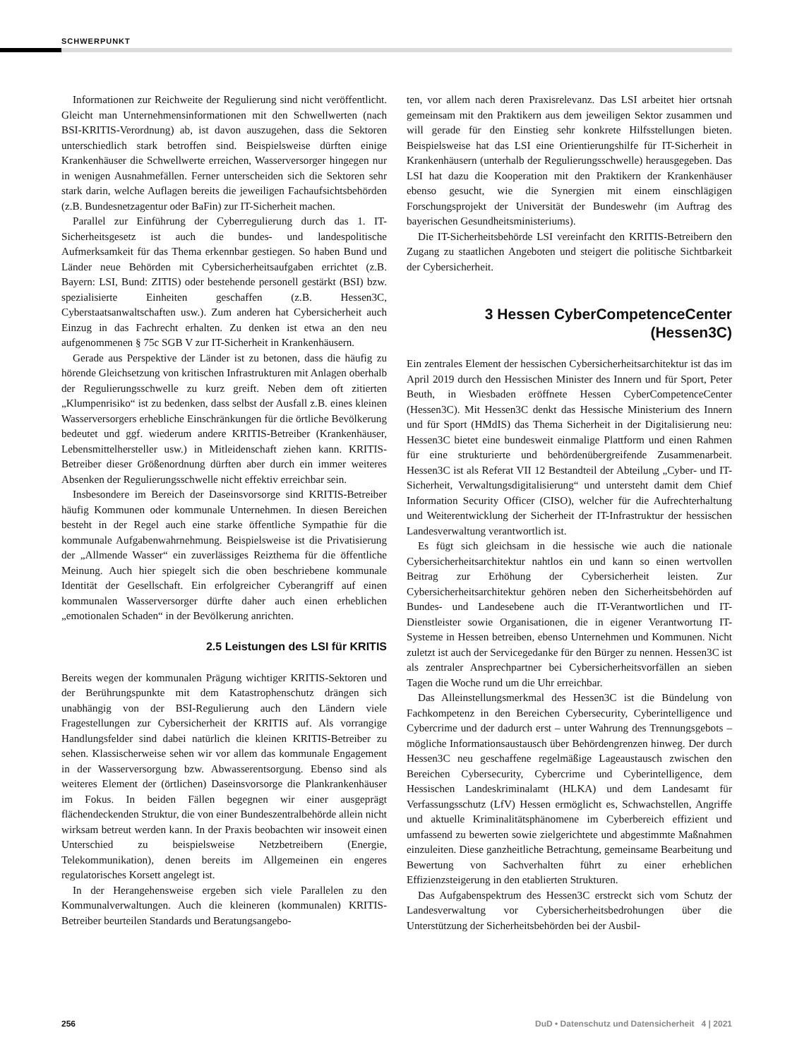SCHWERPUNKT
Informationen zur Reichweite der Regulierung sind nicht veröffentlicht. Gleicht man Unternehmensinformationen mit den Schwellwerten (nach BSI-KRITIS-Verordnung) ab, ist davon auszugehen, dass die Sektoren unterschiedlich stark betroffen sind. Beispielsweise dürften einige Krankenhäuser die Schwellwerte erreichen, Wasserversorger hingegen nur in wenigen Ausnahmefällen. Ferner unterscheiden sich die Sektoren sehr stark darin, welche Auflagen bereits die jeweiligen Fachaufsichtsbehörden (z.B. Bundesnetzagentur oder BaFin) zur IT-Sicherheit machen.
Parallel zur Einführung der Cyberregulierung durch das 1. IT-Sicherheitsgesetz ist auch die bundes- und landespolitische Aufmerksamkeit für das Thema erkennbar gestiegen. So haben Bund und Länder neue Behörden mit Cybersicherheitsaufgaben errichtet (z.B. Bayern: LSI, Bund: ZITIS) oder bestehende personell gestärkt (BSI) bzw. spezialisierte Einheiten geschaffen (z.B. Hessen3C, Cyberstaatsanwaltschaften usw.). Zum anderen hat Cybersicherheit auch Einzug in das Fachrecht erhalten. Zu denken ist etwa an den neu aufgenommenen § 75c SGB V zur IT-Sicherheit in Krankenhäusern.
Gerade aus Perspektive der Länder ist zu betonen, dass die häufig zu hörende Gleichsetzung von kritischen Infrastrukturen mit Anlagen oberhalb der Regulierungsschwelle zu kurz greift. Neben dem oft zitierten „Klumpenrisiko“ ist zu bedenken, dass selbst der Ausfall z.B. eines kleinen Wasserversorgers erhebliche Einschränkungen für die örtliche Bevölkerung bedeutet und ggf. wiederum andere KRITIS-Betreiber (Krankenhäuser, Lebensmittelhersteller usw.) in Mitleidenschaft ziehen kann. KRITIS-Betreiber dieser Größenordnung dürften aber durch ein immer weiteres Absenken der Regulierungsschwelle nicht effektiv erreichbar sein.
Insbesondere im Bereich der Daseinsvorsorge sind KRITIS-Betreiber häufig Kommunen oder kommunale Unternehmen. In diesen Bereichen besteht in der Regel auch eine starke öffentliche Sympathie für die kommunale Aufgabenwahrnehmung. Beispielsweise ist die Privatisierung der „Allmende Wasser“ ein zuverlässiges Reizthema für die öffentliche Meinung. Auch hier spiegelt sich die oben beschriebene kommunale Identität der Gesellschaft. Ein erfolgreicher Cyberangriff auf einen kommunalen Wasserversorger dürfte daher auch einen erheblichen „emotionalen Schaden“ in der Bevölkerung anrichten.
2.5 Leistungen des LSI für KRITIS
Bereits wegen der kommunalen Prägung wichtiger KRITIS-Sektoren und der Berührungspunkte mit dem Katastrophenschutz drängen sich unabhängig von der BSI-Regulierung auch den Ländern viele Fragestellungen zur Cybersicherheit der KRITIS auf. Als vorrangige Handlungsfelder sind dabei natürlich die kleinen KRITIS-Betreiber zu sehen. Klassischerweise sehen wir vor allem das kommunale Engagement in der Wasserversorgung bzw. Abwasserentsorgung. Ebenso sind als weiteres Element der (örtlichen) Daseinsvorsorge die Plankrankenhäuser im Fokus. In beiden Fällen begegnen wir einer ausgeprägt flächendeckenden Struktur, die von einer Bundeszentralbehörde allein nicht wirksam betreut werden kann. In der Praxis beobachten wir insoweit einen Unterschied zu beispielsweise Netzbetreibern (Energie, Telekommunikation), denen bereits im Allgemeinen ein engeres regulatorisches Korsett angelegt ist.
In der Herangehensweise ergeben sich viele Parallelen zu den Kommunalverwaltungen. Auch die kleineren (kommunalen) KRITIS-Betreiber beurteilen Standards und Beratungsangebo-
ten, vor allem nach deren Praxisrelevanz. Das LSI arbeitet hier ortsnah gemeinsam mit den Praktikern aus dem jeweiligen Sektor zusammen und will gerade für den Einstieg sehr konkrete Hilfsstellungen bieten. Beispielsweise hat das LSI eine Orientierungshilfe für IT-Sicherheit in Krankenhäusern (unterhalb der Regulierungsschwelle) herausgegeben. Das LSI hat dazu die Kooperation mit den Praktikern der Krankenhäuser ebenso gesucht, wie die Synergien mit einem einschlägigen Forschungsprojekt der Universität der Bundeswehr (im Auftrag des bayerischen Gesundheitsministeriums).
Die IT-Sicherheitsbehörde LSI vereinfacht den KRITIS-Betreibern den Zugang zu staatlichen Angeboten und steigert die politische Sichtbarkeit der Cybersicherheit.
3 Hessen CyberCompetenceCenter
(Hessen3C)
Ein zentrales Element der hessischen Cybersicherheitsarchitektur ist das im April 2019 durch den Hessischen Minister des Innern und für Sport, Peter Beuth, in Wiesbaden eröffnete Hessen CyberCompetenceCenter (Hessen3C). Mit Hessen3C denkt das Hessische Ministerium des Innern und für Sport (HMdIS) das Thema Sicherheit in der Digitalisierung neu: Hessen3C bietet eine bundesweit einmalige Plattform und einen Rahmen für eine strukturierte und behördenübergreifende Zusammenarbeit. Hessen3C ist als Referat VII 12 Bestandteil der Abteilung „Cyber- und IT-Sicherheit, Verwaltungsdigitalisierung“ und untersteht damit dem Chief Information Security Officer (CISO), welcher für die Aufrechterhaltung und Weiterentwicklung der Sicherheit der IT-Infrastruktur der hessischen Landesverwaltung verantwortlich ist.
Es fügt sich gleichsam in die hessische wie auch die nationale Cybersicherheitsarchitektur nahtlos ein und kann so einen wertvollen Beitrag zur Erhöhung der Cybersicherheit leisten. Zur Cybersicherheitsarchitektur gehören neben den Sicherheitsbehörden auf Bundes- und Landesebene auch die IT-Verantwortlichen und IT-Dienstleister sowie Organisationen, die in eigener Verantwortung IT-Systeme in Hessen betreiben, ebenso Unternehmen und Kommunen. Nicht zuletzt ist auch der Servicegedanke für den Bürger zu nennen. Hessen3C ist als zentraler Ansprechpartner bei Cybersicherheitsvorfällen an sieben Tagen die Woche rund um die Uhr erreichbar.
Das Alleinstellungsmerkmal des Hessen3C ist die Bündelung von Fachkompetenz in den Bereichen Cybersecurity, Cyberintelligence und Cybercrime und der dadurch erst – unter Wahrung des Trennungsgebots – mögliche Informationsaustausch über Behördengrenzen hinweg. Der durch Hessen3C neu geschaffene regelmäßige Lageaustausch zwischen den Bereichen Cybersecurity, Cybercrime und Cyberintelligence, dem Hessischen Landeskriminalamt (HLKA) und dem Landesamt für Verfassungsschutz (LfV) Hessen ermöglicht es, Schwachstellen, Angriffe und aktuelle Kriminalitätsphänomene im Cyberbereich effizient und umfassend zu bewerten sowie zielgerichtete und abgestimmte Maßnahmen einzuleiten. Diese ganzheitliche Betrachtung, gemeinsame Bearbeitung und Bewertung von Sachverhalten führt zu einer erheblichen Effizienzsteigerung in den etablierten Strukturen.
Das Aufgabenspektrum des Hessen3C erstreckt sich vom Schutz der Landesverwaltung vor Cybersicherheitsbedrohungen über die Unterstützung der Sicherheitsbehörden bei der Ausbil-
256 DuD • Datenschutz und Datensicherheit 4 | 2021